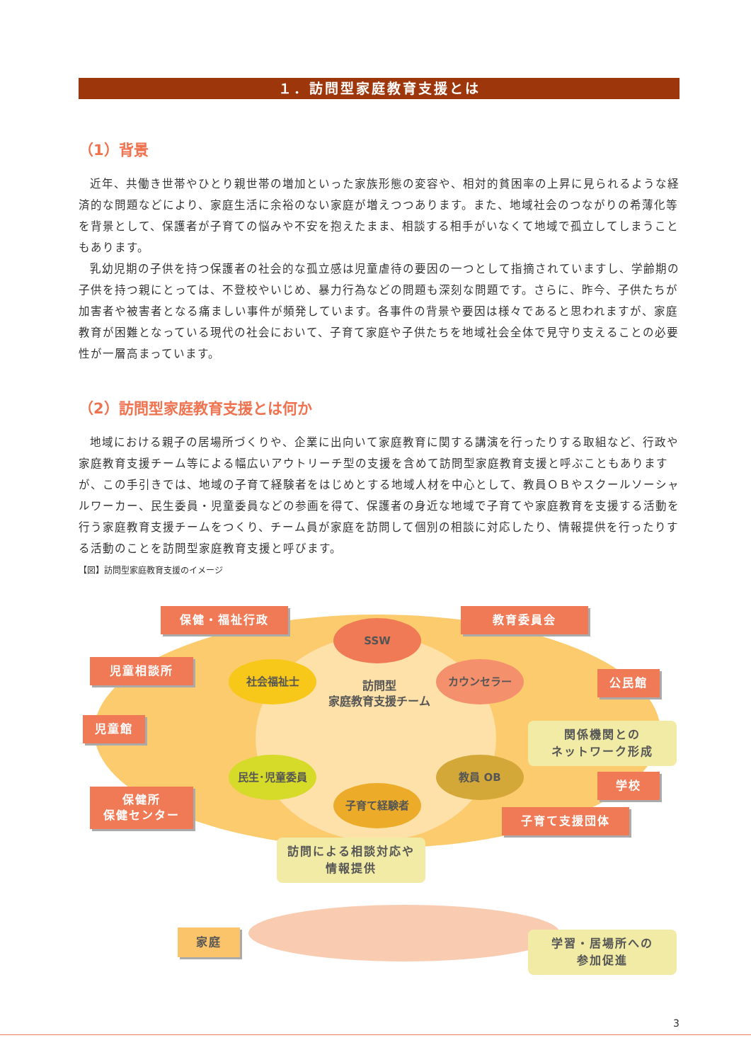１．訪問型家庭教育支援とは
（1）背景
近年、共働き世帯やひとり親世帯の増加といった家族形態の変容や、相対的貧困率の上昇に見られるような経済的な問題などにより、家庭生活に余裕のない家庭が増えつつあります。また、地域社会のつながりの希薄化等を背景として、保護者が子育ての悩みや不安を抱えたまま、相談する相手がいなくて地域で孤立してしまうこともあります。
乳幼児期の子供を持つ保護者の社会的な孤立感は児童虐待の要因の一つとして指摘されていますし、学齢期の子供を持つ親にとっては、不登校やいじめ、暴力行為などの問題も深刻な問題です。さらに、昨今、子供たちが加害者や被害者となる痛ましい事件が頻発しています。各事件の背景や要因は様々であると思われますが、家庭教育が困難となっている現代の社会において、子育て家庭や子供たちを地域社会全体で見守り支えることの必要性が一層高まっています。
（2）訪問型家庭教育支援とは何か
地域における親子の居場所づくりや、企業に出向いて家庭教育に関する講演を行ったりする取組など、行政や家庭教育支援チーム等による幅広いアウトリーチ型の支援を含めて訪問型家庭教育支援と呼ぶこともありますが、この手引きでは、地域の子育て経験者をはじめとする地域人材を中心として、教員ＯＢやスクールソーシャルワーカー、民生委員・児童委員などの参画を得て、保護者の身近な地域で子育てや家庭教育を支援する活動を行う家庭教育支援チームをつくり、チーム員が家庭を訪問して個別の相談に対応したり、情報提供を行ったりする活動のことを訪問型家庭教育支援と呼びます。
【図】訪問型家庭教育支援のイメージ
保健・福祉行政 教育委員会
児童相談所
児童館
保健所
保健センター
公民館
学校
子育て支援団体
家庭
SSW
社会福祉士 カウンセラー
民生･児童委員 教員 OB
子育て経験者
訪問型
家庭教育支援チーム
関係機関との
ネットワーク形成
訪問による相談対応や
情報提供
学習・居場所への
参加促進
3